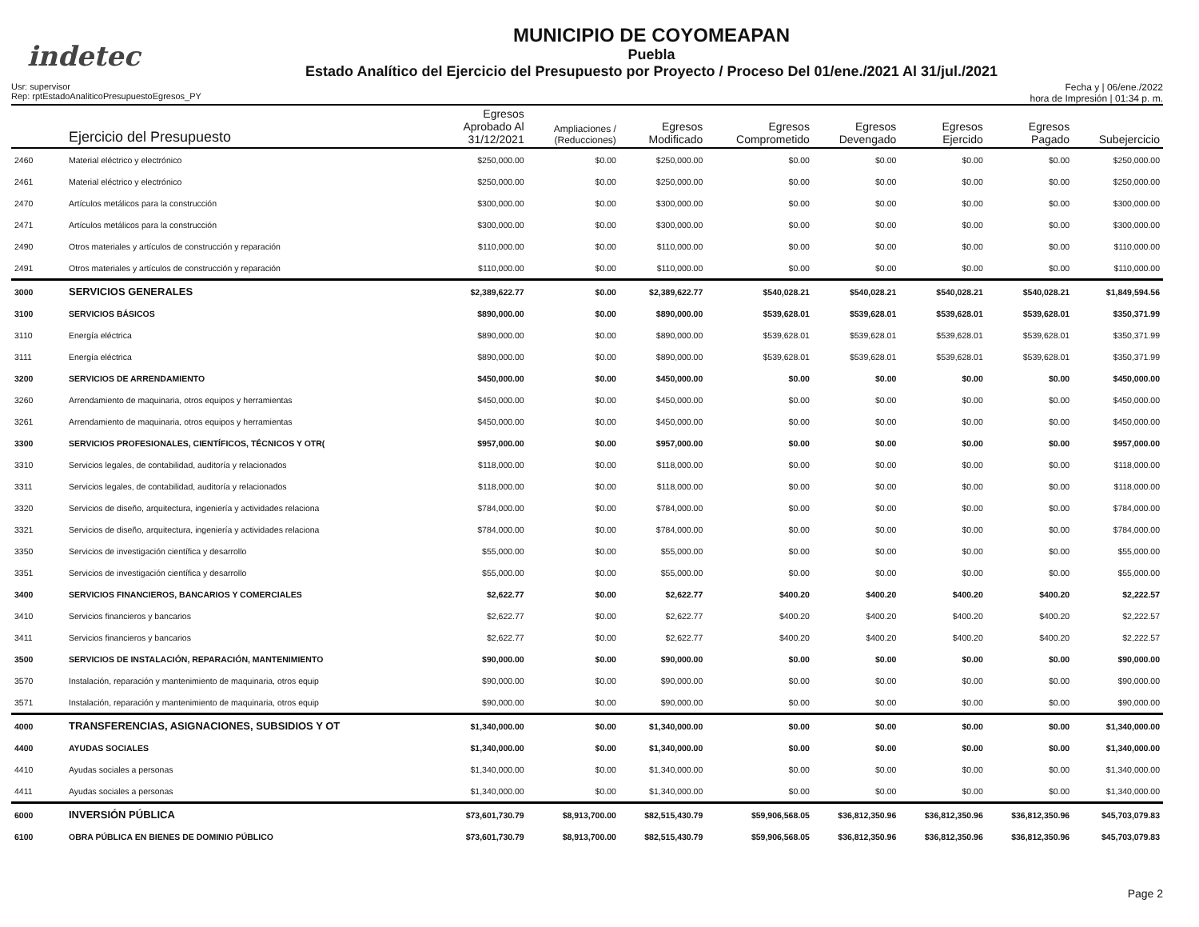indetec
MUNICIPIO DE COYOMEAPAN
Puebla
Estado Analítico del Ejercicio del Presupuesto por Proyecto / Proceso Del 01/ene./2021 Al 31/jul./2021
Usr: supervisor
Rep: rptEstadoAnaliticoPresupuestoEgresos_PY
Fecha y | 06/ene./2022
hora de Impresión | 01:34 p. m.
| | Ejercicio del Presupuesto | Egresos Aprobado Al 31/12/2021 | Ampliaciones / (Reducciones) | Egresos Modificado | Egresos Comprometido | Egresos Devengado | Egresos Ejercido | Egresos Pagado | Subejercicio |
| --- | --- | --- | --- | --- | --- | --- | --- | --- | --- |
| 2460 | Material eléctrico y electrónico | $250,000.00 | $0.00 | $250,000.00 | $0.00 | $0.00 | $0.00 | $0.00 | $250,000.00 |
| 2461 | Material eléctrico y electrónico | $250,000.00 | $0.00 | $250,000.00 | $0.00 | $0.00 | $0.00 | $0.00 | $250,000.00 |
| 2470 | Artículos metálicos para la construcción | $300,000.00 | $0.00 | $300,000.00 | $0.00 | $0.00 | $0.00 | $0.00 | $300,000.00 |
| 2471 | Artículos metálicos para la construcción | $300,000.00 | $0.00 | $300,000.00 | $0.00 | $0.00 | $0.00 | $0.00 | $300,000.00 |
| 2490 | Otros materiales y artículos de construcción y reparación | $110,000.00 | $0.00 | $110,000.00 | $0.00 | $0.00 | $0.00 | $0.00 | $110,000.00 |
| 2491 | Otros materiales y artículos de construcción y reparación | $110,000.00 | $0.00 | $110,000.00 | $0.00 | $0.00 | $0.00 | $0.00 | $110,000.00 |
| 3000 | SERVICIOS GENERALES | $2,389,622.77 | $0.00 | $2,389,622.77 | $540,028.21 | $540,028.21 | $540,028.21 | $540,028.21 | $1,849,594.56 |
| 3100 | SERVICIOS BÁSICOS | $890,000.00 | $0.00 | $890,000.00 | $539,628.01 | $539,628.01 | $539,628.01 | $539,628.01 | $350,371.99 |
| 3110 | Energía eléctrica | $890,000.00 | $0.00 | $890,000.00 | $539,628.01 | $539,628.01 | $539,628.01 | $539,628.01 | $350,371.99 |
| 3111 | Energía eléctrica | $890,000.00 | $0.00 | $890,000.00 | $539,628.01 | $539,628.01 | $539,628.01 | $539,628.01 | $350,371.99 |
| 3200 | SERVICIOS DE ARRENDAMIENTO | $450,000.00 | $0.00 | $450,000.00 | $0.00 | $0.00 | $0.00 | $0.00 | $450,000.00 |
| 3260 | Arrendamiento de maquinaria, otros equipos y herramientas | $450,000.00 | $0.00 | $450,000.00 | $0.00 | $0.00 | $0.00 | $0.00 | $450,000.00 |
| 3261 | Arrendamiento de maquinaria, otros equipos y herramientas | $450,000.00 | $0.00 | $450,000.00 | $0.00 | $0.00 | $0.00 | $0.00 | $450,000.00 |
| 3300 | SERVICIOS PROFESIONALES, CIENTÍFICOS, TÉCNICOS Y OTR( | $957,000.00 | $0.00 | $957,000.00 | $0.00 | $0.00 | $0.00 | $0.00 | $957,000.00 |
| 3310 | Servicios legales, de contabilidad, auditoría y relacionados | $118,000.00 | $0.00 | $118,000.00 | $0.00 | $0.00 | $0.00 | $0.00 | $118,000.00 |
| 3311 | Servicios legales, de contabilidad, auditoría y relacionados | $118,000.00 | $0.00 | $118,000.00 | $0.00 | $0.00 | $0.00 | $0.00 | $118,000.00 |
| 3320 | Servicios de diseño, arquitectura, ingeniería y actividades relaciona | $784,000.00 | $0.00 | $784,000.00 | $0.00 | $0.00 | $0.00 | $0.00 | $784,000.00 |
| 3321 | Servicios de diseño, arquitectura, ingeniería y actividades relaciona | $784,000.00 | $0.00 | $784,000.00 | $0.00 | $0.00 | $0.00 | $0.00 | $784,000.00 |
| 3350 | Servicios de investigación científica y desarrollo | $55,000.00 | $0.00 | $55,000.00 | $0.00 | $0.00 | $0.00 | $0.00 | $55,000.00 |
| 3351 | Servicios de investigación científica y desarrollo | $55,000.00 | $0.00 | $55,000.00 | $0.00 | $0.00 | $0.00 | $0.00 | $55,000.00 |
| 3400 | SERVICIOS FINANCIEROS, BANCARIOS Y COMERCIALES | $2,622.77 | $0.00 | $2,622.77 | $400.20 | $400.20 | $400.20 | $400.20 | $2,222.57 |
| 3410 | Servicios financieros y bancarios | $2,622.77 | $0.00 | $2,622.77 | $400.20 | $400.20 | $400.20 | $400.20 | $2,222.57 |
| 3411 | Servicios financieros y bancarios | $2,622.77 | $0.00 | $2,622.77 | $400.20 | $400.20 | $400.20 | $400.20 | $2,222.57 |
| 3500 | SERVICIOS DE INSTALACIÓN, REPARACIÓN, MANTENIMIENTO | $90,000.00 | $0.00 | $90,000.00 | $0.00 | $0.00 | $0.00 | $0.00 | $90,000.00 |
| 3570 | Instalación, reparación y mantenimiento de maquinaria, otros equip | $90,000.00 | $0.00 | $90,000.00 | $0.00 | $0.00 | $0.00 | $0.00 | $90,000.00 |
| 3571 | Instalación, reparación y mantenimiento de maquinaria, otros equip | $90,000.00 | $0.00 | $90,000.00 | $0.00 | $0.00 | $0.00 | $0.00 | $90,000.00 |
| 4000 | TRANSFERENCIAS, ASIGNACIONES, SUBSIDIOS Y OT | $1,340,000.00 | $0.00 | $1,340,000.00 | $0.00 | $0.00 | $0.00 | $0.00 | $1,340,000.00 |
| 4400 | AYUDAS SOCIALES | $1,340,000.00 | $0.00 | $1,340,000.00 | $0.00 | $0.00 | $0.00 | $0.00 | $1,340,000.00 |
| 4410 | Ayudas sociales a personas | $1,340,000.00 | $0.00 | $1,340,000.00 | $0.00 | $0.00 | $0.00 | $0.00 | $1,340,000.00 |
| 4411 | Ayudas sociales a personas | $1,340,000.00 | $0.00 | $1,340,000.00 | $0.00 | $0.00 | $0.00 | $0.00 | $1,340,000.00 |
| 6000 | INVERSIÓN PÚBLICA | $73,601,730.79 | $8,913,700.00 | $82,515,430.79 | $59,906,568.05 | $36,812,350.96 | $36,812,350.96 | $36,812,350.96 | $45,703,079.83 |
| 6100 | OBRA PÚBLICA EN BIENES DE DOMINIO PÚBLICO | $73,601,730.79 | $8,913,700.00 | $82,515,430.79 | $59,906,568.05 | $36,812,350.96 | $36,812,350.96 | $36,812,350.96 | $45,703,079.83 |
Page 2